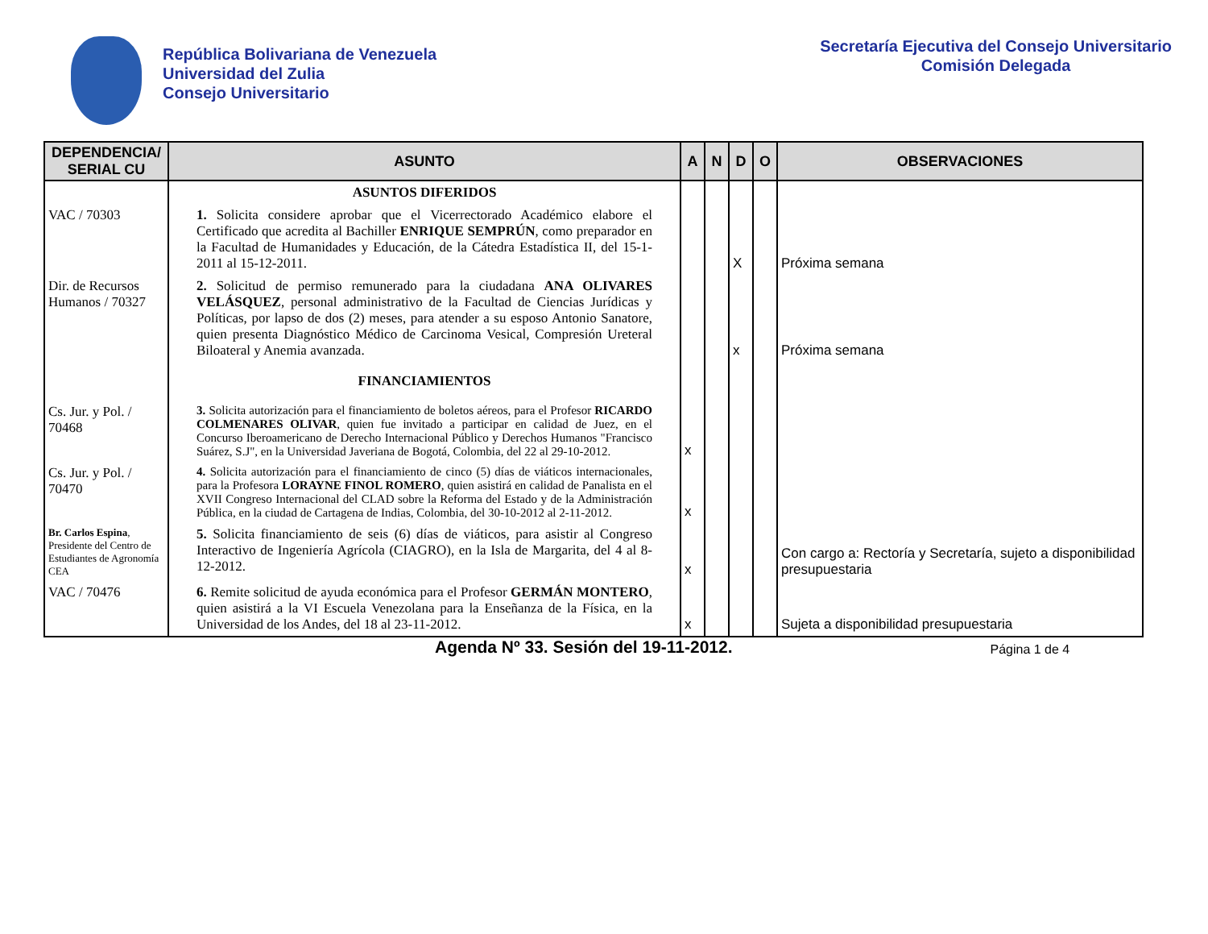República Bolivariana de Venezuela
Universidad del Zulia
Consejo Universitario
Secretaría Ejecutiva del Consejo Universitario
Comisión Delegada
| DEPENDENCIA/ SERIAL CU | ASUNTO | A | N | D | O | OBSERVACIONES |
| --- | --- | --- | --- | --- | --- | --- |
| | ASUNTOS DIFERIDOS | | | | | |
| VAC / 70303 | 1. Solicita considere aprobar que el Vicerrectorado Académico elabore el Certificado que acredita al Bachiller ENRIQUE SEMPRÚN , como preparador en la Facultad de Humanidades y Educación, de la Cátedra Estadística II, del 15-1-2011 al 15-12-2011. | | | X | | Próxima semana |
| Dir. de Recursos Humanos / 70327 | 2. Solicitud de permiso remunerado para la ciudadana ANA OLIVARES VELÁSQUEZ , personal administrativo de la Facultad de Ciencias Jurídicas y Políticas, por lapso de dos (2) meses, para atender a su esposo Antonio Sanatore, quien presenta Diagnóstico Médico de Carcinoma Vesical, Compresión Ureteral Biloateral y Anemia avanzada. | | | x | | Próxima semana |
| | FINANCIAMIENTOS | | | | | |
| Cs. Jur. y Pol. / 70468 | 3. Solicita autorización para el financiamiento de boletos aéreos, para el Profesor RICARDO COLMENARES OLIVAR , quien fue invitado a participar en calidad de Juez, en el Concurso Iberoamericano de Derecho Internacional Público y Derechos Humanos "Francisco Suárez, S.J", en la Universidad Javeriana de Bogotá, Colombia, del 22 al 29-10-2012. | x | | | | |
| Cs. Jur. y Pol. / 70470 | 4. Solicita autorización para el financiamiento de cinco (5) días de viáticos internacionales, para la Profesora LORAYNE FINOL ROMERO , quien asistirá en calidad de Panalista en el XVII Congreso Internacional del CLAD sobre la Reforma del Estado y de la Administración Pública, en la ciudad de Cartagena de Indias, Colombia, del 30-10-2012 al 2-11-2012. | x | | | | |
| Br. Carlos Espina , Presidente del Centro de Estudiantes de Agronomía CEA | 5. Solicita financiamiento de seis (6) días de viáticos, para asistir al Congreso Interactivo de Ingeniería Agrícola (CIAGRO), en la Isla de Margarita, del 4 al 8-12-2012. | x | | | | Con cargo a: Rectoría y Secretaría, sujeto a disponibilidad presupuestaria |
| VAC / 70476 | 6. Remite solicitud de ayuda económica para el Profesor GERMÁN MONTERO , quien asistirá a la VI Escuela Venezolana para la Enseñanza de la Física, en la Universidad de los Andes, del 18 al 23-11-2012. | x | | | | Sujeta a disponibilidad presupuestaria |
Agenda Nº 33. Sesión del 19-11-2012. Página 1 de 4